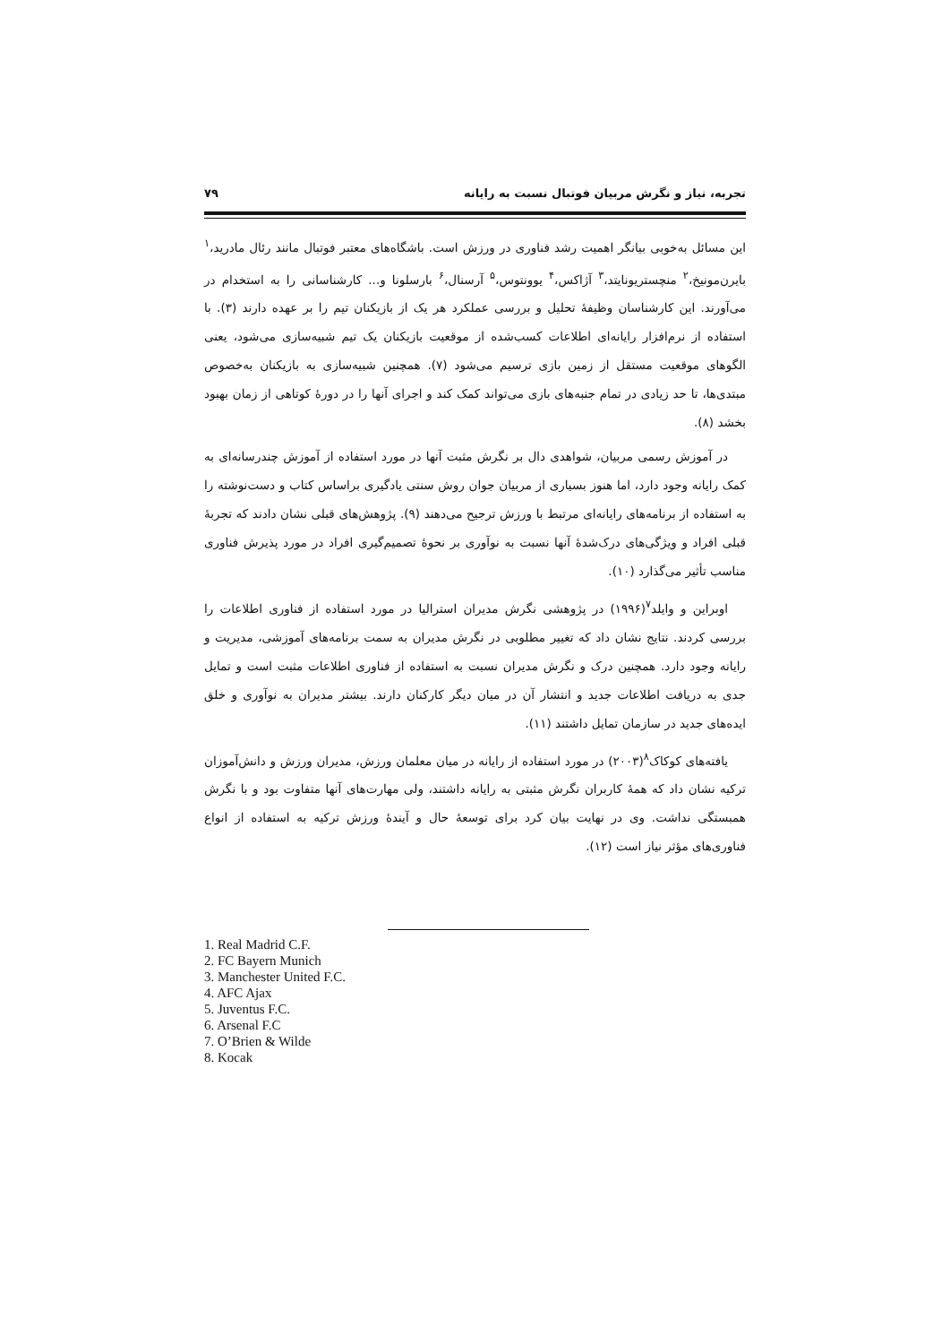تجربه، نیاز و نگرش مربیان فوتبال نسبت به رایانه ۷۹
این مسائل به‌خوبی بیانگر اهمیت رشد فناوری در ورزش است. باشگاه‌های معتبر فوتبال مانند رئال مادرید،<sup>۱</sup> بایرن‌مونیخ،<sup>۲</sup> منچستریونایتد،<sup>۳</sup> آژاکس،<sup>۴</sup> یوونتوس،<sup>۵</sup> آرسنال،<sup>۶</sup> بارسلونا و... کارشناسانی را به استخدام در می‌آورند. این کارشناسان وظیفۀ تحلیل و بررسی عملکرد هر یک از بازیکنان تیم را بر عهده دارند (۳). با استفاده از نرم‌افزار رایانه‌ای اطلاعات کسب‌شده از موقعیت بازیکنان یک تیم شبیه‌سازی می‌شود، یعنی الگوهای موقعیت مستقل از زمین بازی ترسیم می‌شود (۷). همچنین شبیه‌سازی به بازیکنان به‌خصوص مبتدی‌ها، تا حد زیادی در تمام جنبه‌های بازی می‌تواند کمک کند و اجرای آنها را در دورۀ کوتاهی از زمان بهبود بخشد (۸).
در آموزش رسمی مربیان، شواهدی دال بر نگرش مثبت آنها در مورد استفاده از آموزش چندرسانه‌ای به کمک رایانه وجود دارد، اما هنوز بسیاری از مربیان جوان روش سنتی یادگیری براساس کتاب و دست‌نوشته را به استفاده از برنامه‌های رایانه‌ای مرتبط با ورزش ترجیح می‌دهند (۹). پژوهش‌های قبلی نشان دادند که تجربۀ قبلی افراد و ویژگی‌های درک‌شدۀ آنها نسبت به نوآوری بر نحوۀ تصمیم‌گیری افراد در مورد پذیرش فناوری مناسب تأثیر می‌گذارد (۱۰).
اوبراین و وایلد<sup>۷</sup>(۱۹۹۶) در پژوهشی نگرش مدیران استرالیا در مورد استفاده از فناوری اطلاعات را بررسی کردند. نتایج نشان داد که تغییر مطلوبی در نگرش مدیران به سمت برنامه‌های آموزشی، مدیریت و رایانه وجود دارد. همچنین درک و نگرش مدیران نسبت به استفاده از فناوری اطلاعات مثبت است و تمایل جدی به دریافت اطلاعات جدید و انتشار آن در میان دیگر کارکنان دارند. بیشتر مدیران به نوآوری و خلق ایده‌های جدید در سازمان تمایل داشتند (۱۱).
یافته‌های کوکاک<sup>۸</sup>(۲۰۰۳) در مورد استفاده از رایانه در میان معلمان ورزش، مدیران ورزش و دانش‌آموزان ترکیه نشان داد که همۀ کاربران نگرش مثبتی به رایانه داشتند، ولی مهارت‌های آنها متفاوت بود و با نگرش همبستگی نداشت. وی در نهایت بیان کرد برای توسعۀ حال و آیندۀ ورزش ترکیه به استفاده از انواع فناوری‌های مؤثر نیاز است (۱۲).
1. Real Madrid C.F.
2. FC Bayern Munich
3. Manchester United F.C.
4. AFC Ajax
5. Juventus F.C.
6. Arsenal F.C
7. O’Brien & Wilde
8. Kocak